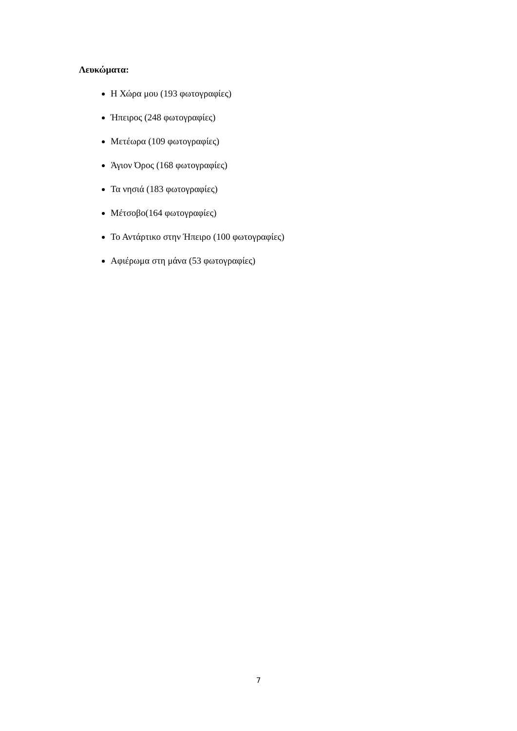Λευκώματα:
Η Χώρα μου (193 φωτογραφίες)
Ήπειρος (248 φωτογραφίες)
Μετέωρα (109 φωτογραφίες)
Άγιον Όρος (168 φωτογραφίες)
Τα νησιά (183 φωτογραφίες)
Μέτσοβο(164 φωτογραφίες)
Το Αντάρτικο στην Ήπειρο (100 φωτογραφίες)
Αφιέρωμα στη μάνα (53 φωτογραφίες)
7